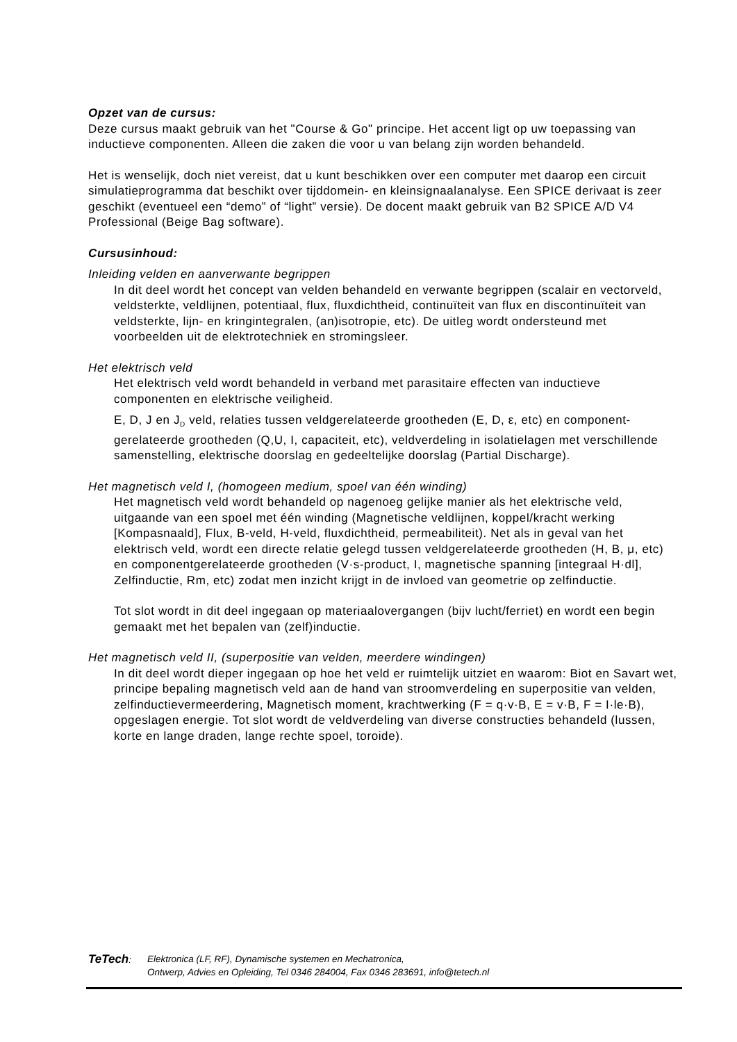Opzet van de cursus:
Deze cursus maakt gebruik van het "Course & Go" principe. Het accent ligt op uw toepassing van inductieve componenten. Alleen die zaken die voor u van belang zijn worden behandeld.
Het is wenselijk, doch niet vereist, dat u kunt beschikken over een computer met daarop een circuit simulatieprogramma dat beschikt over tijddomein- en kleinsignaalanalyse. Een SPICE derivaat is zeer geschikt (eventueel een “demo” of “light” versie). De docent maakt gebruik van B2 SPICE A/D V4 Professional (Beige Bag software).
Cursusinhoud:
Inleiding velden en aanverwante begrippen
In dit deel wordt het concept van velden behandeld en verwante begrippen (scalair en vectorveld, veldsterkte, veldlijnen, potentiaal, flux, fluxdichtheid, continuïteit van flux en discontinuïteit van veldsterkte, lijn- en kringintegralen, (an)isotropie, etc). De uitleg wordt ondersteund met voorbeelden uit de elektrotechniek en stromingsleer.
Het elektrisch veld
Het elektrisch veld wordt behandeld in verband met parasitaire effecten van inductieve componenten en elektrische veiligheid.
E, D, J en J<sub>D</sub> veld, relaties tussen veldgerelateerde grootheden (E, D, ε, etc) en component-gerelateerde grootheden (Q,U, I, capaciteit, etc), veldverdeling in isolatielagen met verschillende samenstelling, elektrische doorslag en gedeeltelijke doorslag (Partial Discharge).
Het magnetisch veld I, (homogeen medium, spoel van één winding)
Het magnetisch veld wordt behandeld op nagenoeg gelijke manier als het elektrische veld, uitgaande van een spoel met één winding (Magnetische veldlijnen, koppel/kracht werking [Kompasnaald], Flux, B-veld, H-veld, fluxdichtheid, permeabiliteit). Net als in geval van het elektrisch veld, wordt een directe relatie gelegd tussen veldgerelateerde grootheden (H, B, μ, etc) en componentgerelateerde grootheden (V·s-product, I, magnetische spanning [integraal H·dl], Zelfinductie, Rm, etc) zodat men inzicht krijgt in de invloed van geometrie op zelfinductie.
Tot slot wordt in dit deel ingegaan op materiaalovergangen (bijv lucht/ferriet) en wordt een begin gemaakt met het bepalen van (zelf)inductie.
Het magnetisch veld II, (superpositie van velden, meerdere windingen)
In dit deel wordt dieper ingegaan op hoe het veld er ruimtelijk uitziet en waarom: Biot en Savart wet, principe bepaling magnetisch veld aan de hand van stroomverdeling en superpositie van velden, zelfinductievermeerdering, Magnetisch moment, krachtwerking (F = q·v·B, E = v·B, F = I·le·B), opgeslagen energie. Tot slot wordt de veldverdeling van diverse constructies behandeld (lussen, korte en lange draden, lange rechte spoel, toroide).
TeTech: Elektronica (LF, RF), Dynamische systemen en Mechatronica,
Ontwerp, Advies en Opleiding, Tel 0346 284004, Fax 0346 283691, info@tetech.nl